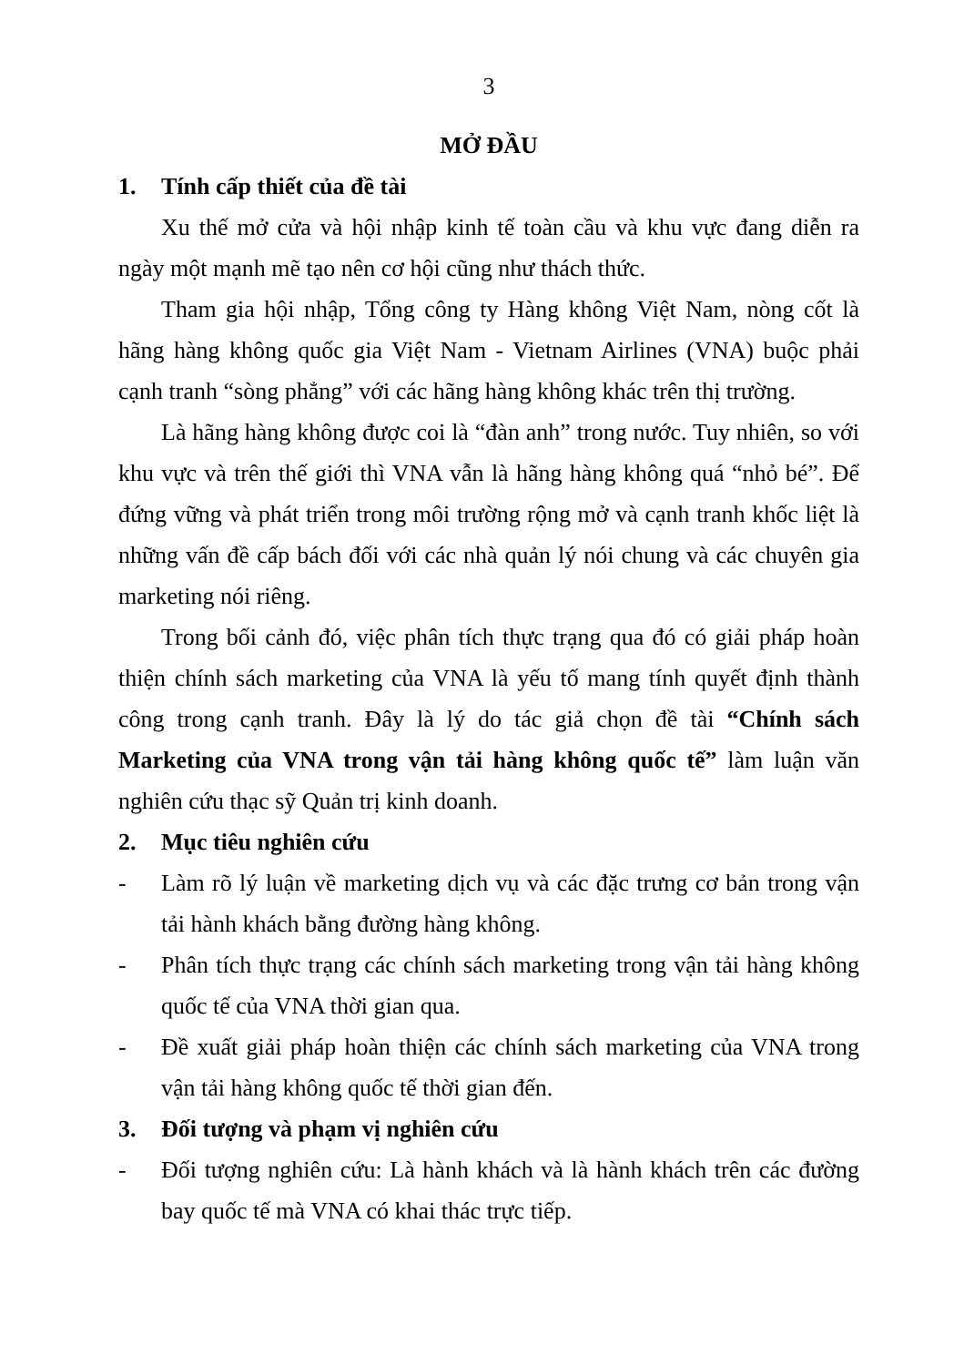3
MỞ ĐẦU
1. Tính cấp thiết của đề tài
Xu thế mở cửa và hội nhập kinh tế toàn cầu và khu vực đang diễn ra ngày một mạnh mẽ tạo nên cơ hội cũng như thách thức.
Tham gia hội nhập, Tổng công ty Hàng không Việt Nam, nòng cốt là hãng hàng không quốc gia Việt Nam - Vietnam Airlines (VNA) buộc phải cạnh tranh “sòng phẳng” với các hãng hàng không khác trên thị trường.
Là hãng hàng không được coi là “đàn anh” trong nước. Tuy nhiên, so với khu vực và trên thế giới thì VNA vẫn là hãng hàng không quá “nhỏ bé”. Để đứng vững và phát triển trong môi trường rộng mở và cạnh tranh khốc liệt là những vấn đề cấp bách đối với các nhà quản lý nói chung và các chuyên gia marketing nói riêng.
Trong bối cảnh đó, việc phân tích thực trạng qua đó có giải pháp hoàn thiện chính sách marketing của VNA là yếu tố mang tính quyết định thành công trong cạnh tranh. Đây là lý do tác giả chọn đề tài “Chính sách Marketing của VNA trong vận tải hàng không quốc tế” làm luận văn nghiên cứu thạc sỹ Quản trị kinh doanh.
2. Mục tiêu nghiên cứu
- Làm rõ lý luận về marketing dịch vụ và các đặc trưng cơ bản trong vận tải hành khách bằng đường hàng không.
- Phân tích thực trạng các chính sách marketing trong vận tải hàng không quốc tế của VNA thời gian qua.
- Đề xuất giải pháp hoàn thiện các chính sách marketing của VNA trong vận tải hàng không quốc tế thời gian đến.
3. Đối tượng và phạm vị nghiên cứu
- Đối tượng nghiên cứu: Là hành khách và là hành khách trên các đường bay quốc tế mà VNA có khai thác trực tiếp.